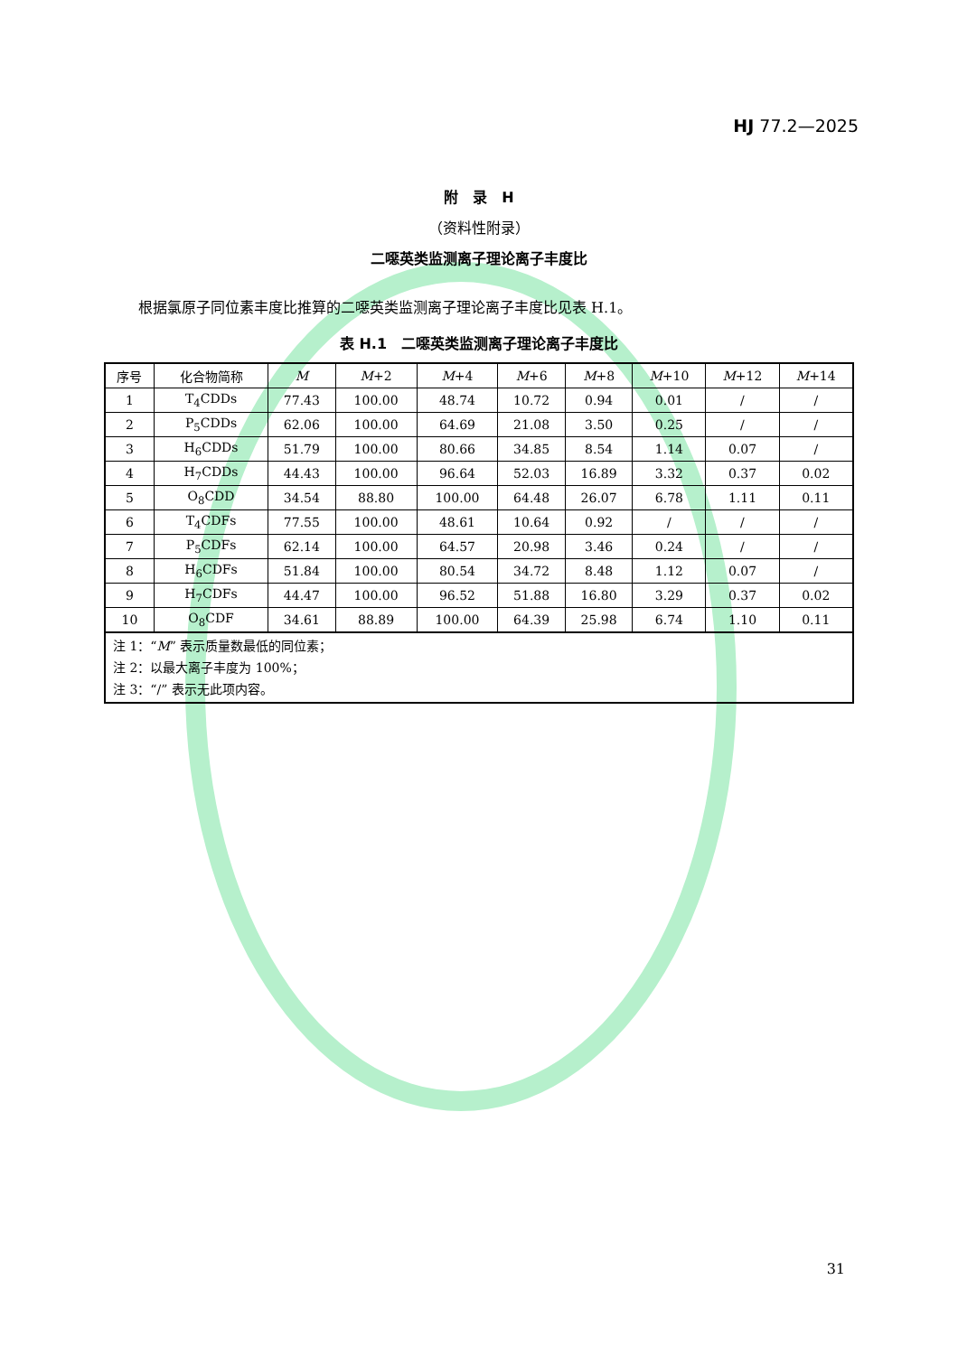HJ 77.2—2025
附　录　H
（资料性附录）
二噁英类监测离子理论离子丰度比
根据氯原子同位素丰度比推算的二噁英类监测离子理论离子丰度比见表 H.1。
表 H.1　二噁英类监测离子理论离子丰度比
| 序号 | 化合物简称 | M | M +2 | M +4 | M +6 | M +8 | M +10 | M +12 | M +14 |
| --- | --- | --- | --- | --- | --- | --- | --- | --- | --- |
| 1 | T<sub>4</sub>CDDs | 77.43 | 100.00 | 48.74 | 10.72 | 0.94 | 0.01 | / | / |
| 2 | P<sub>5</sub>CDDs | 62.06 | 100.00 | 64.69 | 21.08 | 3.50 | 0.25 | / | / |
| 3 | H<sub>6</sub>CDDs | 51.79 | 100.00 | 80.66 | 34.85 | 8.54 | 1.14 | 0.07 | / |
| 4 | H<sub>7</sub>CDDs | 44.43 | 100.00 | 96.64 | 52.03 | 16.89 | 3.32 | 0.37 | 0.02 |
| 5 | O<sub>8</sub>CDD | 34.54 | 88.80 | 100.00 | 64.48 | 26.07 | 6.78 | 1.11 | 0.11 |
| 6 | T<sub>4</sub>CDFs | 77.55 | 100.00 | 48.61 | 10.64 | 0.92 | / | / | / |
| 7 | P<sub>5</sub>CDFs | 62.14 | 100.00 | 64.57 | 20.98 | 3.46 | 0.24 | / | / |
| 8 | H<sub>6</sub>CDFs | 51.84 | 100.00 | 80.54 | 34.72 | 8.48 | 1.12 | 0.07 | / |
| 9 | H<sub>7</sub>CDFs | 44.47 | 100.00 | 96.52 | 51.88 | 16.80 | 3.29 | 0.37 | 0.02 |
| 10 | O<sub>8</sub>CDF | 34.61 | 88.89 | 100.00 | 64.39 | 25.98 | 6.74 | 1.10 | 0.11 |
| 注 1：“ M ” 表示质量数最低的同位素； 注 2：以最大离子丰度为 100%； 注 3：“/” 表示无此项内容。 | | | | | | | | | |
31